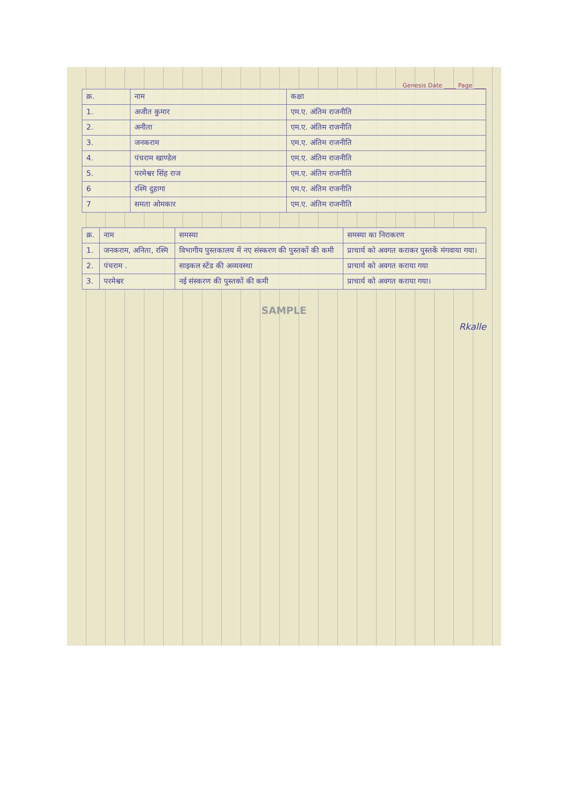Genesis Date ____ Page ____
| क्र. | नाम | कक्षा |
| --- | --- | --- |
| 1. | अजीत कुमार | एम.ए. अंतिम राजनीति |
| 2. | अनीता | एम.ए. अंतिम राजनीति |
| 3. | जनकराम | एम.ए. अंतिम राजनीति |
| 4. | पंचराम खाण्डेल | एम.ए. अंतिम राजनीति |
| 5. | परमेश्वर सिंह राज | एम.ए. अंतिम राजनीति |
| 6 | रश्मि दुहागा | एम.ए. अंतिम राजनीति |
| 7 | समता ओमकार | एम.ए. अंतिम राजनीति |
| क्र. | नाम | समस्या | समस्या का निराकरण |
| --- | --- | --- | --- |
| 1. | जनकराम, अनिता, रश्मि | विभागीय पुस्तकालय में नए संस्करण की पुस्तकों की कमी | प्राचार्य को अवगत कराकर पुस्तकें मंगवाया गया। |
| 2. | पंचराम . | साइकल स्टेंड की अव्यवस्था | प्राचार्य को अवगत कराया गया |
| 3. | परमेश्वर | नई संस्करण की पुस्तकों की कमी | प्राचार्य को अवगत कराया गया। |
SAMPLE
Rkalle